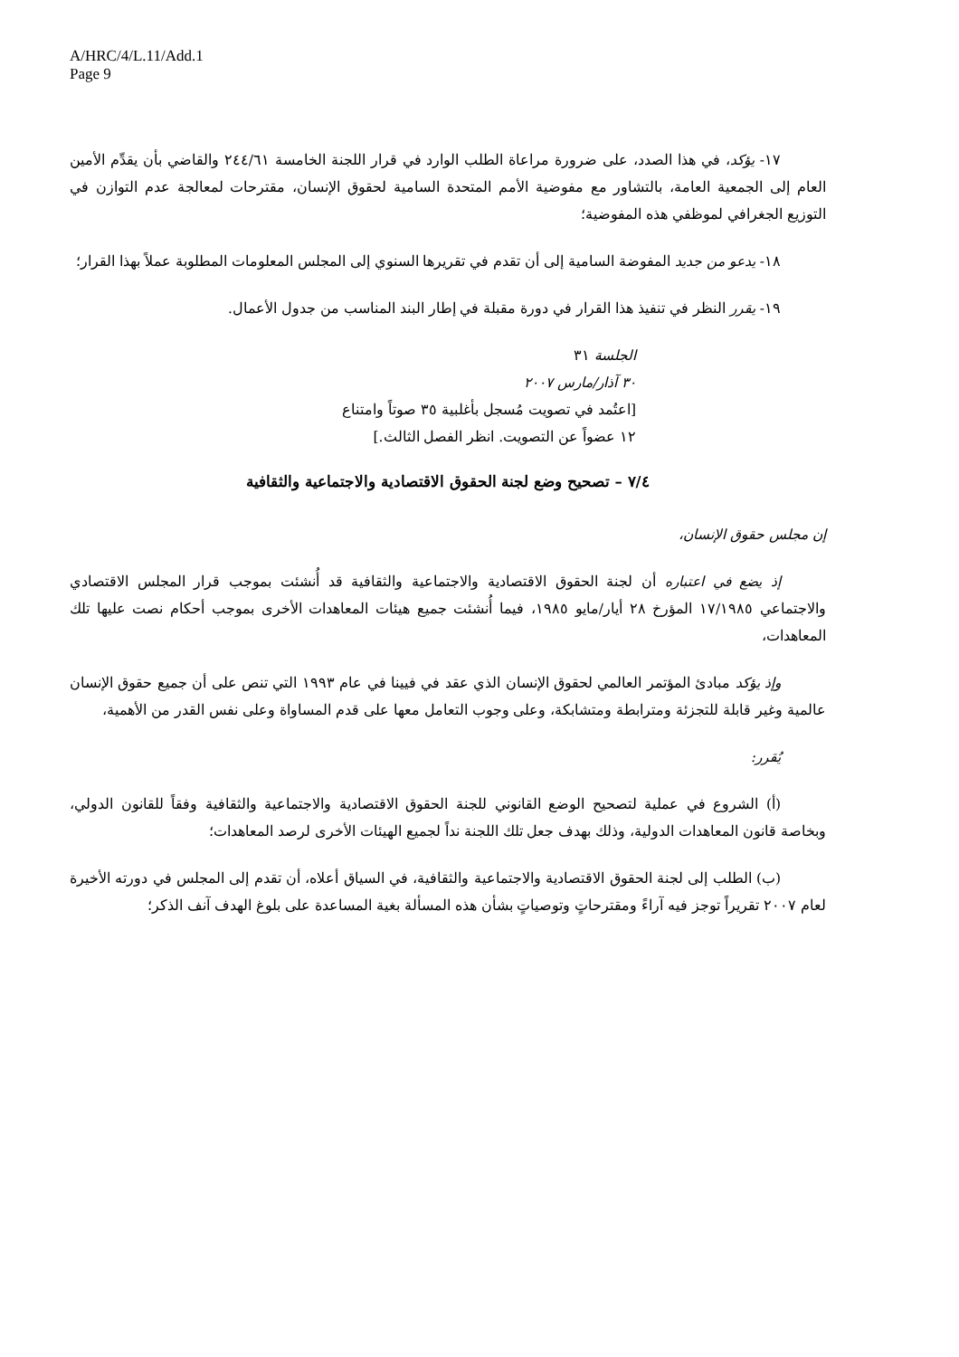A/HRC/4/L.11/Add.1
Page 9
١٧- يؤكد، في هذا الصدد، على ضرورة مراعاة الطلب الوارد في قرار اللجنة الخامسة ٢٤٤/٦١ والقاضي بأن يقدِّم الأمين العام إلى الجمعية العامة، بالتشاور مع مفوضية الأمم المتحدة السامية لحقوق الإنسان، مقترحات لمعالجة عدم التوازن في التوزيع الجغرافي لموظفي هذه المفوضية؛
١٨- يدعو من جديد المفوضة السامية إلى أن تقدم في تقريرها السنوي إلى المجلس المعلومات المطلوبة عملاً بهذا القرار؛
١٩- يقرر النظر في تنفيذ هذا القرار في دورة مقبلة في إطار البند المناسب من جدول الأعمال.
الجلسة ٣١
٣٠ آذار/مارس ٢٠٠٧
[اعتُمد في تصويت مُسجل بأغلبية ٣٥ صوتاً وامتناع
١٢ عضواً عن التصويت. انظر الفصل الثالث.]
٧/٤ – تصحيح وضع لجنة الحقوق الاقتصادية والاجتماعية والثقافية
إن مجلس حقوق الإنسان،
إذ يضع في اعتباره أن لجنة الحقوق الاقتصادية والاجتماعية والثقافية قد أُنشئت بموجب قرار المجلس الاقتصادي والاجتماعي ١٧/١٩٨٥ المؤرخ ٢٨ أيار/مايو ١٩٨٥، فيما أُنشئت جميع هيئات المعاهدات الأخرى بموجب أحكام نصت عليها تلك المعاهدات،
وإذ يؤكد مبادئ المؤتمر العالمي لحقوق الإنسان الذي عقد في فيينا في عام ١٩٩٣ التي تنص على أن جميع حقوق الإنسان عالمية وغير قابلة للتجزئة ومترابطة ومتشابكة، وعلى وجوب التعامل معها على قدم المساواة وعلى نفس القدر من الأهمية،
يُقرر:
(أ) الشروع في عملية لتصحيح الوضع القانوني للجنة الحقوق الاقتصادية والاجتماعية والثقافية وفقاً للقانون الدولي، وبخاصة قانون المعاهدات الدولية، وذلك بهدف جعل تلك اللجنة نداً لجميع الهيئات الأخرى لرصد المعاهدات؛
(ب) الطلب إلى لجنة الحقوق الاقتصادية والاجتماعية والثقافية، في السياق أعلاه، أن تقدم إلى المجلس في دورته الأخيرة لعام ٢٠٠٧ تقريراً توجز فيه آراءً ومقترحاتٍ وتوصياتٍ بشأن هذه المسألة بغية المساعدة على بلوغ الهدف آنف الذكر؛